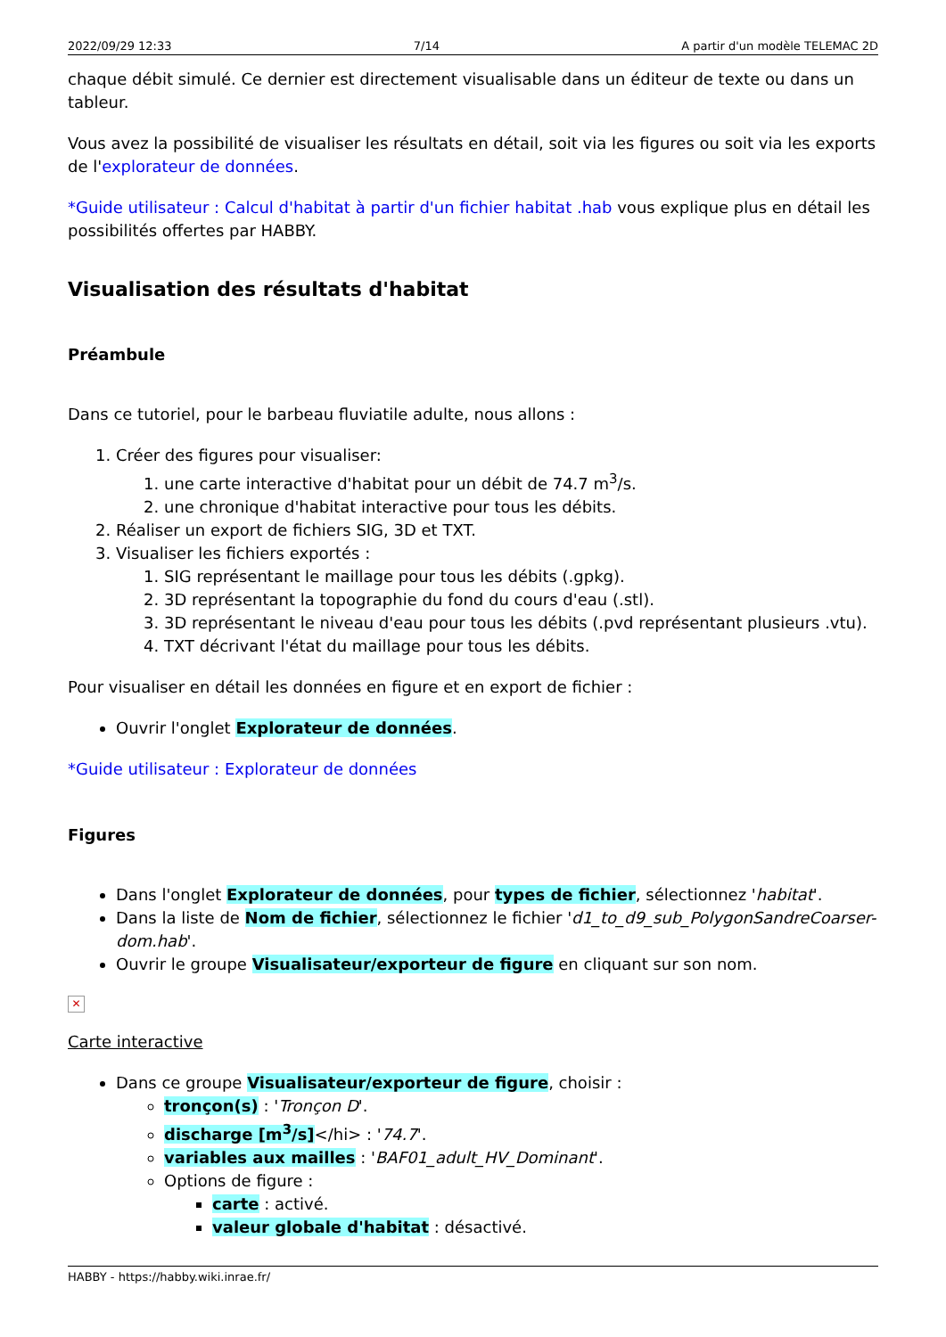2022/09/29 12:33 7/14 A partir d'un modèle TELEMAC 2D
chaque débit simulé. Ce dernier est directement visualisable dans un éditeur de texte ou dans un tableur.
Vous avez la possibilité de visualiser les résultats en détail, soit via les figures ou soit via les exports de l'explorateur de données.
*Guide utilisateur : Calcul d'habitat à partir d'un fichier habitat .hab vous explique plus en détail les possibilités offertes par HABBY.
Visualisation des résultats d'habitat
Préambule
Dans ce tutoriel, pour le barbeau fluviatile adulte, nous allons :
1. Créer des figures pour visualiser:
1. une carte interactive d'habitat pour un débit de 74.7 m<sup>3</sup>/s.
2. une chronique d'habitat interactive pour tous les débits.
2. Réaliser un export de fichiers SIG, 3D et TXT.
3. Visualiser les fichiers exportés :
1. SIG représentant le maillage pour tous les débits (.gpkg).
2. 3D représentant la topographie du fond du cours d'eau (.stl).
3. 3D représentant le niveau d'eau pour tous les débits (.pvd représentant plusieurs .vtu).
4. TXT décrivant l'état du maillage pour tous les débits.
Pour visualiser en détail les données en figure et en export de fichier :
Ouvrir l'onglet Explorateur de données.
*Guide utilisateur : Explorateur de données
Figures
Dans l'onglet Explorateur de données, pour types de fichier, sélectionnez 'habitat'.
Dans la liste de Nom de fichier, sélectionnez le fichier 'd1_to_d9_sub_PolygonSandreCoarser-dom.hab'.
Ouvrir le groupe Visualisateur/exporteur de figure en cliquant sur son nom.
✕
Carte interactive
Dans ce groupe Visualisateur/exporteur de figure, choisir :
tronçon(s) : 'Tronçon D'.
discharge [m<sup>3</sup>/s]</hi> : '74.7'.
variables aux mailles : 'BAF01_adult_HV_Dominant'.
Options de figure :
carte : activé.
valeur globale d'habitat : désactivé.
HABBY - https://habby.wiki.inrae.fr/